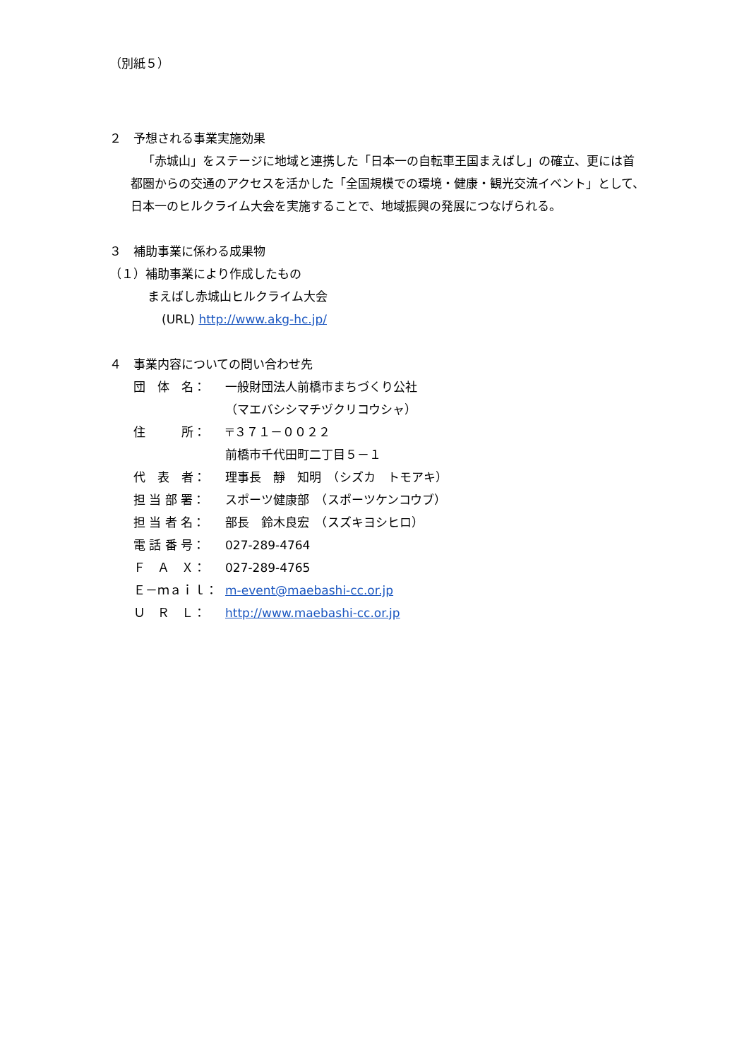（別紙５）
２　予想される事業実施効果
「赤城山」をステージに地域と連携した「日本一の自転車王国まえばし」の確立、更には首都圏からの交通のアクセスを活かした「全国規模での環境・健康・観光交流イベント」として、日本一のヒルクライム大会を実施することで、地域振興の発展につなげられる。
３　補助事業に係わる成果物
（１）補助事業により作成したもの
まえばし赤城山ヒルクライム大会
(URL) http://www.akg-hc.jp/
４　事業内容についての問い合わせ先
| 団 体 名： | 一般財団法人前橋市まちづくり公社 （マエバシシマチヅクリコウシャ） |
| 住 所： | 〒３７１－００２２ 前橋市千代田町二丁目５－１ |
| 代 表 者： | 理事長 靜 知明 （シズカ トモアキ） |
| 担 当 部 署： | スポーツ健康部 （スポーツケンコウブ） |
| 担 当 者 名： | 部長 鈴木良宏 （スズキヨシヒロ） |
| 電 話 番 号： | 027-289-4764 |
| Ｆ Ａ Ｘ： | 027-289-4765 |
| Ｅ－ｍａｉｌ： | m-event@maebashi-cc.or.jp |
| Ｕ Ｒ Ｌ： | http://www.maebashi-cc.or.jp |